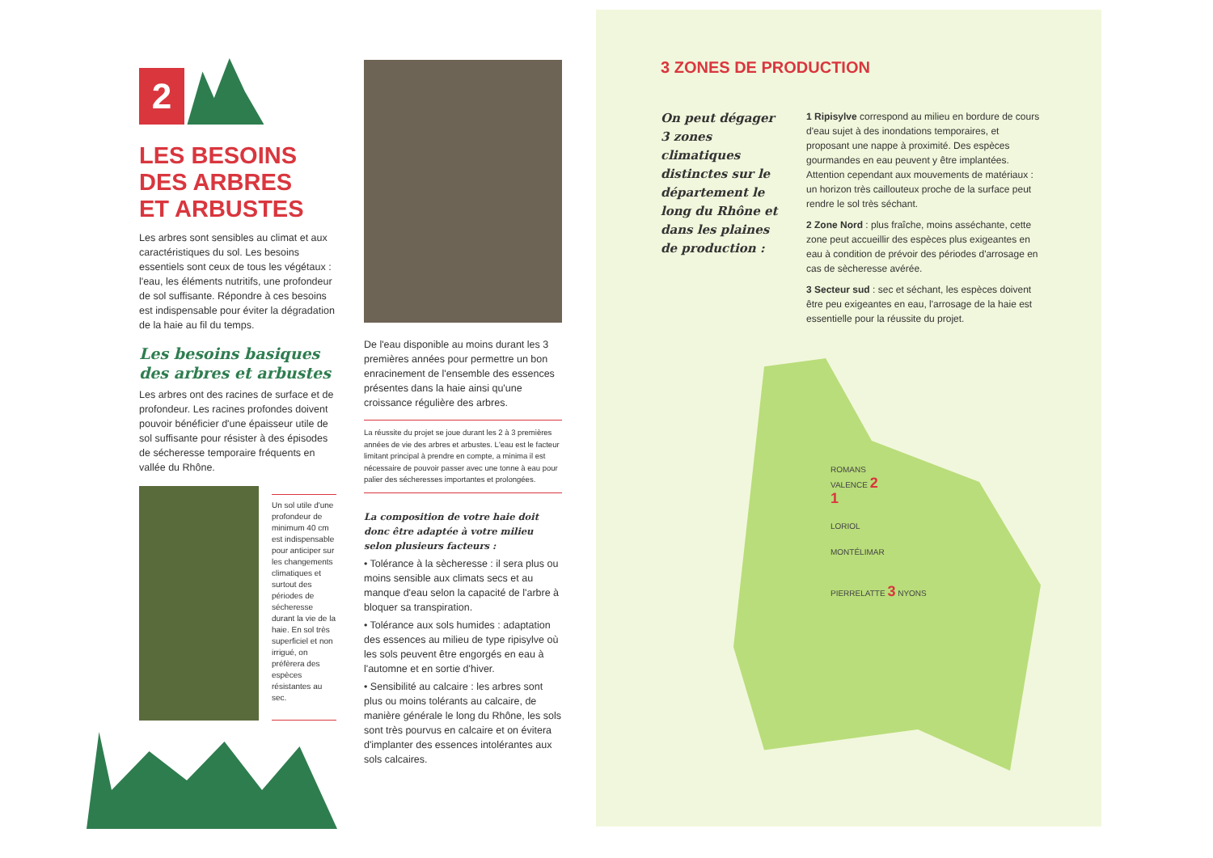2
LES BESOINS
DES ARBRES
ET ARBUSTES
Les arbres sont sensibles au climat et aux caractéristiques du sol. Les besoins essentiels sont ceux de tous les végétaux : l'eau, les éléments nutritifs, une profondeur de sol suffisante. Répondre à ces besoins est indispensable pour éviter la dégradation de la haie au fil du temps.
Les besoins basiques des arbres et arbustes
Les arbres ont des racines de surface et de profondeur. Les racines profondes doivent pouvoir bénéficier d'une épaisseur utile de sol suffisante pour résister à des épisodes de sécheresse temporaire fréquents en vallée du Rhône.
Un sol utile d'une profondeur de minimum 40 cm est indispensable pour anticiper sur les changements climatiques et surtout des périodes de sécheresse durant la vie de la haie. En sol très superficiel et non irrigué, on préfèrera des espèces résistantes au sec.
De l'eau disponible au moins durant les 3 premières années pour permettre un bon enracinement de l'ensemble des essences présentes dans la haie ainsi qu'une croissance régulière des arbres.
La réussite du projet se joue durant les 2 à 3 premières années de vie des arbres et arbustes. L'eau est le facteur limitant principal à prendre en compte, a minima il est nécessaire de pouvoir passer avec une tonne à eau pour palier des sécheresses importantes et prolongées.
La composition de votre haie doit donc être adaptée à votre milieu selon plusieurs facteurs :
• Tolérance à la sècheresse : il sera plus ou moins sensible aux climats secs et au manque d'eau selon la capacité de l'arbre à bloquer sa transpiration.
• Tolérance aux sols humides : adaptation des essences au milieu de type ripisylve où les sols peuvent être engorgés en eau à l'automne et en sortie d'hiver.
• Sensibilité au calcaire : les arbres sont plus ou moins tolérants au calcaire, de manière générale le long du Rhône, les sols sont très pourvus en calcaire et on évitera d'implanter des essences intolérantes aux sols calcaires.
3 ZONES DE PRODUCTION
On peut dégager 3 zones climatiques distinctes sur le département le long du Rhône et dans les plaines de production :
1 Ripisylve correspond au milieu en bordure de cours d'eau sujet à des inondations temporaires, et proposant une nappe à proximité. Des espèces gourmandes en eau peuvent y être implantées. Attention cependant aux mouvements de matériaux : un horizon très caillouteux proche de la surface peut rendre le sol très séchant.
2 Zone Nord : plus fraîche, moins asséchante, cette zone peut accueillir des espèces plus exigeantes en eau à condition de prévoir des périodes d'arrosage en cas de sècheresse avérée.
3 Secteur sud : sec et séchant, les espèces doivent être peu exigeantes en eau, l'arrosage de la haie est essentielle pour la réussite du projet.
ROMANS
VALENCE 2
1
LORIOL
MONTÉLIMAR
PIERRELATTE 3 NYONS